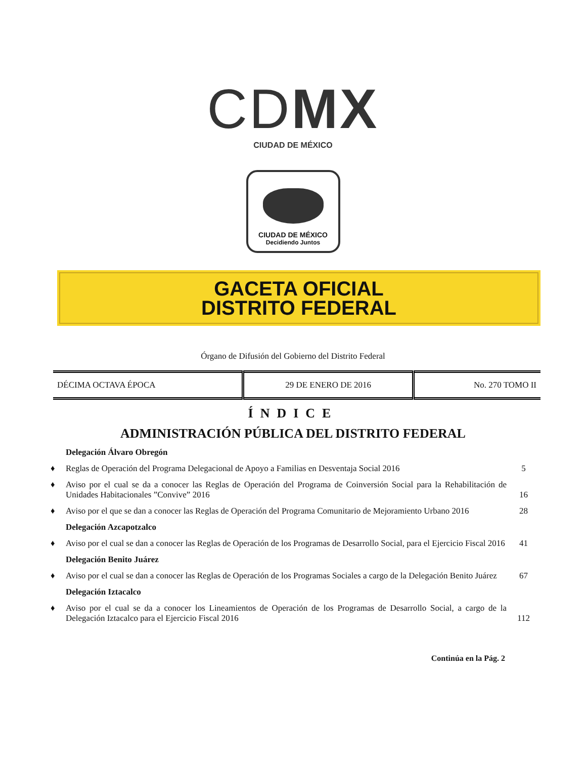CDMX
CIUDAD DE MÉXICO
CIUDAD DE MÉXICO
Decidiendo Juntos
GACETA OFICIAL
DISTRITO FEDERAL
Órgano de Difusión del Gobierno del Distrito Federal
| DÉCIMA OCTAVA ÉPOCA | 29 DE ENERO DE 2016 | No. 270 TOMO II |
ÍNDICE
ADMINISTRACIÓN PÚBLICA DEL DISTRITO FEDERAL
Delegación Álvaro Obregón
♦ Reglas de Operación del Programa Delegacional de Apoyo a Familias en Desventaja Social 2016
5
♦ Aviso por el cual se da a conocer las Reglas de Operación del Programa de Coinversión Social para la Rehabilitación de Unidades Habitacionales ”Convive” 2016
16
♦ Aviso por el que se dan a conocer las Reglas de Operación del Programa Comunitario de Mejoramiento Urbano 2016
28
Delegación Azcapotzalco
♦ Aviso por el cual se dan a conocer las Reglas de Operación de los Programas de Desarrollo Social, para el Ejercicio Fiscal 2016
41
Delegación Benito Juárez
♦ Aviso por el cual se dan a conocer las Reglas de Operación de los Programas Sociales a cargo de la Delegación Benito Juárez
67
Delegación Iztacalco
♦ Aviso por el cual se da a conocer los Lineamientos de Operación de los Programas de Desarrollo Social, a cargo de la Delegación Iztacalco para el Ejercicio Fiscal 2016
112
Continúa en la Pág. 2